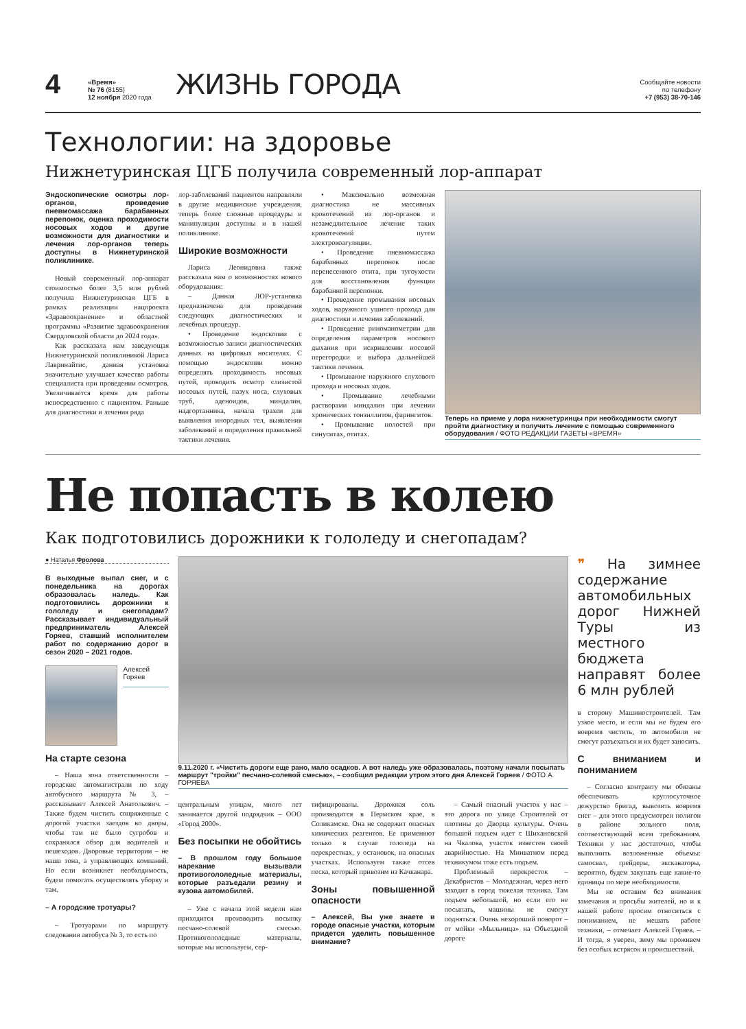4
«Время»
№ 76 (8155)
12 ноября 2020 года
ЖИЗНЬ ГОРОДА
Сообщайте новости
по телефону
+7 (953) 38-70-146
Технологии: на здоровье
Нижнетуринская ЦГБ получила современный лор-аппарат
Эндоскопические осмотры лор-органов, проведение пневмомассажа барабанных перепонок, оценка проходимости носовых ходов и другие возможности для диагностики и лечения лор-органов теперь доступны в Нижнетуринской поликлинике.
Новый современный лор-аппарат стоимостью более 3,5 млн рублей получила Нижнетуринская ЦГБ в рамках реализации нацпроекта «Здравоохранение» и областной программы «Развитие здравоохранения Свердловской области до 2024 года».
Как рассказала нам заведующая Нижнетуринской поликлиникой Лариса Лавринайтис, данная установка значительно улучшает качество работы специалиста при проведении осмотров. Увеличивается время для работы непосредственно с пациентом. Раньше для диагностики и лечения ряда
лор-заболеваний пациентов направляли в другие медицинские учреждения, теперь более сложные процедуры и манипуляции доступны и в нашей поликлинике.
Широкие возможности
Лариса Леонидовна также рассказала нам о возможностях нового оборудования:
– Данная ЛОР-установка предназначена для проведения следующих диагностических и лечебных процедур.
• Проведение эндоскопии с возможностью записи диагностических данных на цифровых носителях. С помощью эндоскопии можно определять проходимость носовых путей, проводить осмотр слизистой носовых путей, пазух носа, слуховых труб, аденоидов, миндалин, надгортанника, начала трахеи для выявления инородных тел, выявления заболеваний и определения правильной тактики лечения.
• Максимально возможная диагностика не массивных кровотечений из лор-органов и незамедлительное лечение таких кровотечений путем электрокоагуляции.
• Проведение пневмомассажа барабанных перепонок после перенесенного отита, при тугоухости для восстановления функции барабанной перепонки.
• Проведение промывания носовых ходов, наружного ушного прохода для диагностики и лечения заболеваний.
• Проведение риноманометрии для определения параметров носового дыхания при искривлении носовой перегородки и выбора дальнейшей тактики лечения.
• Промывание наружного слухового прохода и носовых ходов.
• Промывание лечебными растворами миндалин при лечении хронических тонзиллитов, фарингитов.
• Промывание полостей при синуситах, отитах.
Теперь на приеме у лора нижнетуринцы при необходимости смогут пройти диагностику и получить лечение с помощью современного оборудования / ФОТО РЕДАКЦИИ ГАЗЕТЫ «ВРЕМЯ»
Не попасть в колею
Как подготовились дорожники к гололеду и снегопадам?
● Наталья Фролова
В выходные выпал снег, и с понедельника на дорогах образовалась наледь. Как подготовились дорожники к гололеду и снегопадам? Рассказывает индивидуальный предприниматель Алексей Горяев, ставший исполнителем работ по содержанию дорог в сезон 2020 – 2021 годов.
Алексей Горяев
На старте сезона
– Наша зона ответственности – городские автомагистрали по ходу автобусного маршрута № 3, – рассказывает Алексей Анатольевич. – Также будем чистить сопряженные с дорогой участки заездов во дворы, чтобы там не было сугробов и сохранялся обзор для водителей и пешеходов. Дворовые территории – не наша зона, а управляющих компаний. Но если возникнет необходимость, будем помогать осуществлять уборку и там.
– А городские тротуары?
– Тротуарами по маршруту следования автобуса № 3, то есть по
9.11.2020 г. «Чистить дороги еще рано, мало осадков. А вот наледь уже образовалась, поэтому начали посыпать маршрут "тройки" песчано-солевой смесью», – сообщил редакции утром этого дня Алексей Горяев / ФОТО А. ГОРЯЕВА
центральным улицам, много лет занимается другой подрядчик – ООО «Город 2000».
Без посыпки не обойтись
– В прошлом году большое нарекание вызывали противогололедные материалы, которые разъедали резину и кузова автомобилей.
– Уже с начала этой недели нам приходится производить посыпку песчано-солевой смесью. Противогололедные материалы, которые мы используем, сер-
тифицированы. Дорожная соль производится в Пермском крае, в Соликамске. Она не содержит опасных химических реагентов. Ее применяют только в случае гололеда на перекрестках, у остановок, на опасных участках. Используем также отсев песка, который привозим из Качканара.
Зоны повышенной опасности
– Алексей, Вы уже знаете в городе опасные участки, которым придется уделить повышенное внимание?
– Самый опасный участок у нас – это дорога по улице Строителей от плотины до Дворца культуры. Очень большой подъем идет с Шихановской на Чкалова, участок известен своей аварийностью. На Минватном перед техникумом тоже есть подъем.
Проблемный перекресток – Декабристов – Молодежная, через него заходит в город тяжелая техника. Там подъем небольшой, но если его не посыпать, машины не смогут подняться. Очень нехороший поворот – от мойки «Мыльница» на Объездной дороге
❞ На зимнее содержание автомобильных дорог Нижней Туры из местного бюджета направят более 6 млн рублей
в сторону Машиностроителей. Там узкое место, и если мы не будем его вовремя чистить, то автомобили не смогут разъехаться и их будет заносить.
С вниманием и пониманием
– Согласно контракту мы обязаны обеспечивать круглосуточное дежурство бригад, вывозить вовремя снег – для этого предусмотрен полигон в районе зольного поля, соответствующий всем требованиям. Техники у нас достаточно, чтобы выполнить возложенные объемы: самосвал, грейдеры, экскаваторы, вероятно, будем закупать еще какие-то единицы по мере необходимости.
Мы не оставим без внимания замечания и просьбы жителей, но и к нашей работе просим относиться с пониманием, не мешать работе техники, – отмечает Алексей Горяев. – И тогда, я уверен, зиму мы проживем без особых встрясок и происшествий.